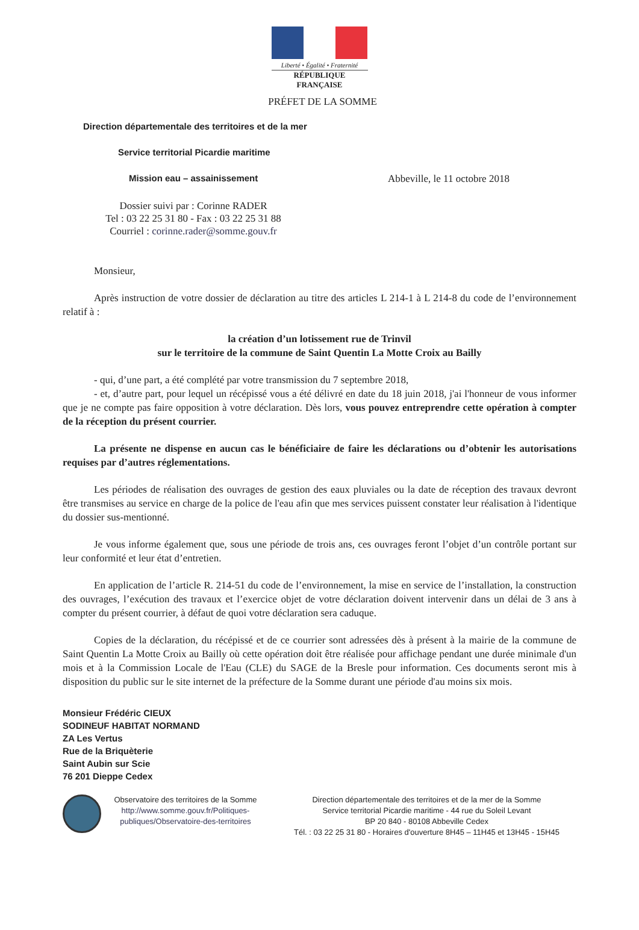Liberté • Égalité • Fraternité
RÉPUBLIQUE FRANÇAISE
PRÉFET DE LA SOMME
Direction départementale des territoires et de la mer
Service territorial Picardie maritime
Mission eau – assainissement Abbeville, le 11 octobre 2018
Dossier suivi par : Corinne RADER
Tel : 03 22 25 31 80 - Fax : 03 22 25 31 88
Courriel : corinne.rader@somme.gouv.fr
Monsieur,
Après instruction de votre dossier de déclaration au titre des articles L 214-1 à L 214-8 du code de l’environnement relatif à :
la création d’un lotissement rue de Trinvil
sur le territoire de la commune de Saint Quentin La Motte Croix au Bailly
- qui, d’une part, a été complété par votre transmission du 7 septembre 2018,
- et, d’autre part, pour lequel un récépissé vous a été délivré en date du 18 juin 2018, j'ai l'honneur de vous informer que je ne compte pas faire opposition à votre déclaration. Dès lors, vous pouvez entreprendre cette opération à compter de la réception du présent courrier.
La présente ne dispense en aucun cas le bénéficiaire de faire les déclarations ou d’obtenir les autorisations requises par d’autres réglementations.
Les périodes de réalisation des ouvrages de gestion des eaux pluviales ou la date de réception des travaux devront être transmises au service en charge de la police de l'eau afin que mes services puissent constater leur réalisation à l'identique du dossier sus-mentionné.
Je vous informe également que, sous une période de trois ans, ces ouvrages feront l’objet d’un contrôle portant sur leur conformité et leur état d’entretien.
En application de l’article R. 214-51 du code de l’environnement, la mise en service de l’installation, la construction des ouvrages, l’exécution des travaux et l’exercice objet de votre déclaration doivent intervenir dans un délai de 3 ans à compter du présent courrier, à défaut de quoi votre déclaration sera caduque.
Copies de la déclaration, du récépissé et de ce courrier sont adressées dès à présent à la mairie de la commune de Saint Quentin La Motte Croix au Bailly où cette opération doit être réalisée pour affichage pendant une durée minimale d'un mois et à la Commission Locale de l'Eau (CLE) du SAGE de la Bresle pour information. Ces documents seront mis à disposition du public sur le site internet de la préfecture de la Somme durant une période d'au moins six mois.
Monsieur Frédéric CIEUX
SODINEUF HABITAT NORMAND
ZA Les Vertus
Rue de la Briquèterie
Saint Aubin sur Scie
76 201 Dieppe Cedex
Observatoire des territoires de la Somme
http://www.somme.gouv.fr/Politiques-publiques/Observatoire-des-territoires
Direction départementale des territoires et de la mer de la Somme
Service territorial Picardie maritime - 44 rue du Soleil Levant
BP 20 840 - 80108 Abbeville Cedex
Tél. : 03 22 25 31 80 - Horaires d'ouverture 8H45 – 11H45 et 13H45 - 15H45